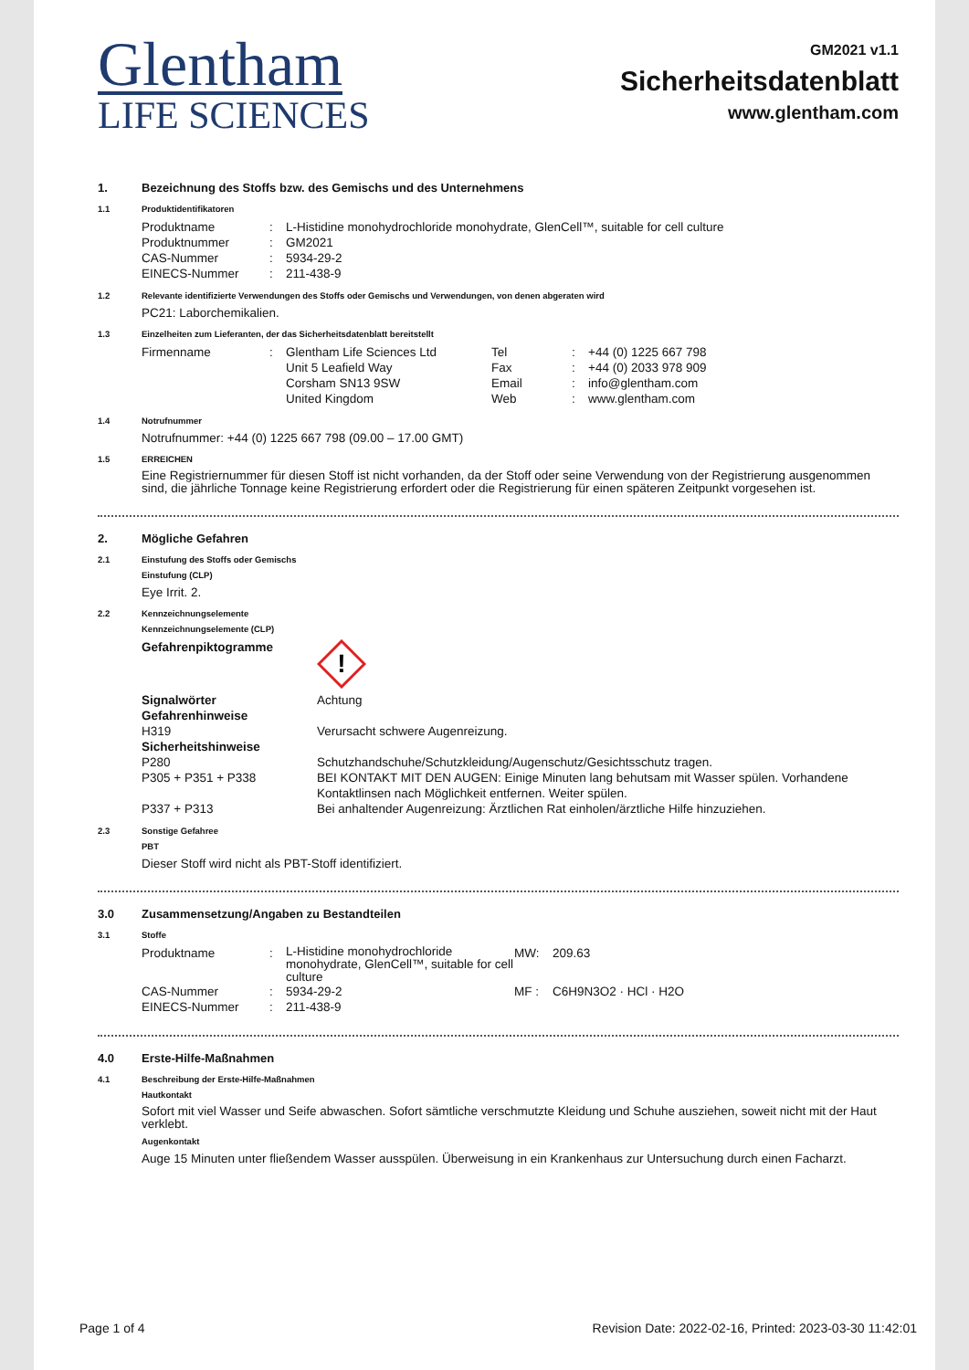Glentham
LIFE SCIENCES
GM2021 v1.1
Sicherheitsdatenblatt
www.glentham.com
1. Bezeichnung des Stoffs bzw. des Gemischs und des Unternehmens
1.1 Produktidentifikatoren
| Produktname | : | L-Histidine monohydrochloride monohydrate, GlenCell™, suitable for cell culture |
| Produktnummer | : | GM2021 |
| CAS-Nummer | : | 5934-29-2 |
| EINECS-Nummer | : | 211-438-9 |
1.2 Relevante identifizierte Verwendungen des Stoffs oder Gemischs und Verwendungen, von denen abgeraten wird
PC21: Laborchemikalien.
1.3 Einzelheiten zum Lieferanten, der das Sicherheitsdatenblatt bereitstellt
| Firmenname | : | Glentham Life Sciences Ltd Unit 5 Leafield Way Corsham SN13 9SW United Kingdom | Tel Fax Email Web | : : : : | +44 (0) 1225 667 798 +44 (0) 2033 978 909 info@glentham.com www.glentham.com |
1.4 Notrufnummer
Notrufnummer: +44 (0) 1225 667 798 (09.00 – 17.00 GMT)
1.5 ERREICHEN
Eine Registriernummer für diesen Stoff ist nicht vorhanden, da der Stoff oder seine Verwendung von der Registrierung ausgenommen sind, die jährliche Tonnage keine Registrierung erfordert oder die Registrierung für einen späteren Zeitpunkt vorgesehen ist.
2. Mögliche Gefahren
2.1 Einstufung des Stoffs oder Gemischs
Einstufung (CLP)
Eye Irrit. 2.
2.2 Kennzeichnungselemente
Kennzeichnungselemente (CLP)
| Gefahrenpiktogramme | ! |
| Signalwörter | Achtung |
| Gefahrenhinweise | |
| H319 | Verursacht schwere Augenreizung. |
| Sicherheitshinweise | |
| P280 | Schutzhandschuhe/Schutzkleidung/Augenschutz/Gesichtsschutz tragen. |
| P305 + P351 + P338 | BEI KONTAKT MIT DEN AUGEN: Einige Minuten lang behutsam mit Wasser spülen. Vorhandene Kontaktlinsen nach Möglichkeit entfernen. Weiter spülen. |
| P337 + P313 | Bei anhaltender Augenreizung: Ärztlichen Rat einholen/ärztliche Hilfe hinzuziehen. |
2.3 Sonstige Gefahree
PBT
Dieser Stoff wird nicht als PBT-Stoff identifiziert.
3.0 Zusammensetzung/Angaben zu Bestandteilen
3.1 Stoffe
| Produktname | : | L-Histidine monohydrochloride monohydrate, GlenCell™, suitable for cell culture | MW: | 209.63 |
| CAS-Nummer | : | 5934-29-2 | MF : | C6H9N3O2 · HCl · H2O |
| EINECS-Nummer | : | 211-438-9 | | |
4.0 Erste-Hilfe-Maßnahmen
4.1 Beschreibung der Erste-Hilfe-Maßnahmen
Hautkontakt
Sofort mit viel Wasser und Seife abwaschen. Sofort sämtliche verschmutzte Kleidung und Schuhe ausziehen, soweit nicht mit der Haut verklebt.
Augenkontakt
Auge 15 Minuten unter fließendem Wasser ausspülen. Überweisung in ein Krankenhaus zur Untersuchung durch einen Facharzt.
Page 1 of 4 Revision Date: 2022-02-16, Printed: 2023-03-30 11:42:01